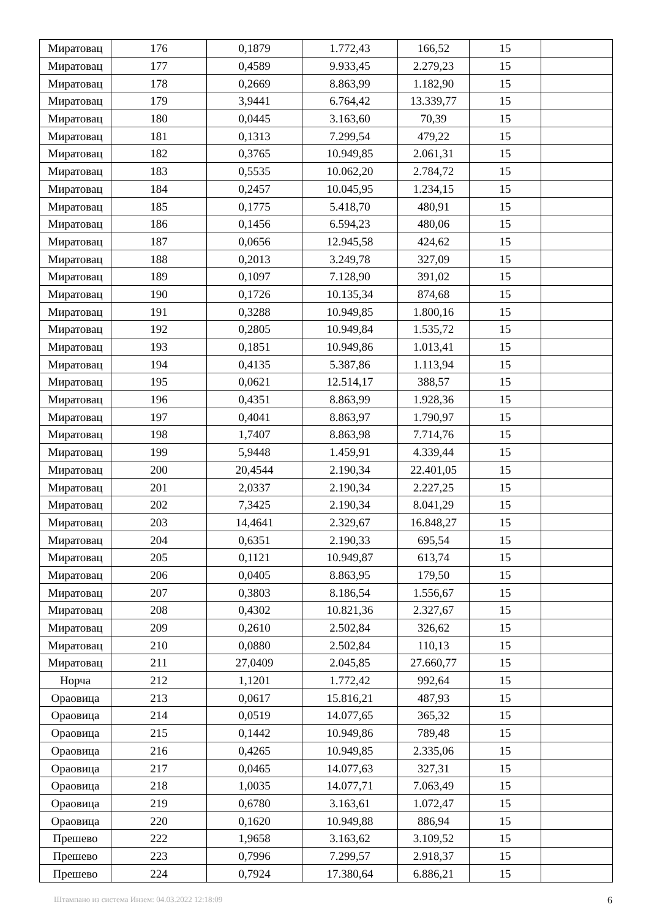| Миратовац | 176 | 0,1879 | 1.772,43 | 166,52 | 15 | |
| Миратовац | 177 | 0,4589 | 9.933,45 | 2.279,23 | 15 | |
| Миратовац | 178 | 0,2669 | 8.863,99 | 1.182,90 | 15 | |
| Миратовац | 179 | 3,9441 | 6.764,42 | 13.339,77 | 15 | |
| Миратовац | 180 | 0,0445 | 3.163,60 | 70,39 | 15 | |
| Миратовац | 181 | 0,1313 | 7.299,54 | 479,22 | 15 | |
| Миратовац | 182 | 0,3765 | 10.949,85 | 2.061,31 | 15 | |
| Миратовац | 183 | 0,5535 | 10.062,20 | 2.784,72 | 15 | |
| Миратовац | 184 | 0,2457 | 10.045,95 | 1.234,15 | 15 | |
| Миратовац | 185 | 0,1775 | 5.418,70 | 480,91 | 15 | |
| Миратовац | 186 | 0,1456 | 6.594,23 | 480,06 | 15 | |
| Миратовац | 187 | 0,0656 | 12.945,58 | 424,62 | 15 | |
| Миратовац | 188 | 0,2013 | 3.249,78 | 327,09 | 15 | |
| Миратовац | 189 | 0,1097 | 7.128,90 | 391,02 | 15 | |
| Миратовац | 190 | 0,1726 | 10.135,34 | 874,68 | 15 | |
| Миратовац | 191 | 0,3288 | 10.949,85 | 1.800,16 | 15 | |
| Миратовац | 192 | 0,2805 | 10.949,84 | 1.535,72 | 15 | |
| Миратовац | 193 | 0,1851 | 10.949,86 | 1.013,41 | 15 | |
| Миратовац | 194 | 0,4135 | 5.387,86 | 1.113,94 | 15 | |
| Миратовац | 195 | 0,0621 | 12.514,17 | 388,57 | 15 | |
| Миратовац | 196 | 0,4351 | 8.863,99 | 1.928,36 | 15 | |
| Миратовац | 197 | 0,4041 | 8.863,97 | 1.790,97 | 15 | |
| Миратовац | 198 | 1,7407 | 8.863,98 | 7.714,76 | 15 | |
| Миратовац | 199 | 5,9448 | 1.459,91 | 4.339,44 | 15 | |
| Миратовац | 200 | 20,4544 | 2.190,34 | 22.401,05 | 15 | |
| Миратовац | 201 | 2,0337 | 2.190,34 | 2.227,25 | 15 | |
| Миратовац | 202 | 7,3425 | 2.190,34 | 8.041,29 | 15 | |
| Миратовац | 203 | 14,4641 | 2.329,67 | 16.848,27 | 15 | |
| Миратовац | 204 | 0,6351 | 2.190,33 | 695,54 | 15 | |
| Миратовац | 205 | 0,1121 | 10.949,87 | 613,74 | 15 | |
| Миратовац | 206 | 0,0405 | 8.863,95 | 179,50 | 15 | |
| Миратовац | 207 | 0,3803 | 8.186,54 | 1.556,67 | 15 | |
| Миратовац | 208 | 0,4302 | 10.821,36 | 2.327,67 | 15 | |
| Миратовац | 209 | 0,2610 | 2.502,84 | 326,62 | 15 | |
| Миратовац | 210 | 0,0880 | 2.502,84 | 110,13 | 15 | |
| Миратовац | 211 | 27,0409 | 2.045,85 | 27.660,77 | 15 | |
| Норча | 212 | 1,1201 | 1.772,42 | 992,64 | 15 | |
| Ораовица | 213 | 0,0617 | 15.816,21 | 487,93 | 15 | |
| Ораовица | 214 | 0,0519 | 14.077,65 | 365,32 | 15 | |
| Ораовица | 215 | 0,1442 | 10.949,86 | 789,48 | 15 | |
| Ораовица | 216 | 0,4265 | 10.949,85 | 2.335,06 | 15 | |
| Ораовица | 217 | 0,0465 | 14.077,63 | 327,31 | 15 | |
| Ораовица | 218 | 1,0035 | 14.077,71 | 7.063,49 | 15 | |
| Ораовица | 219 | 0,6780 | 3.163,61 | 1.072,47 | 15 | |
| Ораовица | 220 | 0,1620 | 10.949,88 | 886,94 | 15 | |
| Прешево | 222 | 1,9658 | 3.163,62 | 3.109,52 | 15 | |
| Прешево | 223 | 0,7996 | 7.299,57 | 2.918,37 | 15 | |
| Прешево | 224 | 0,7924 | 17.380,64 | 6.886,21 | 15 | |
Штампано из система Инзем: 04.03.2022 12:18:09 6